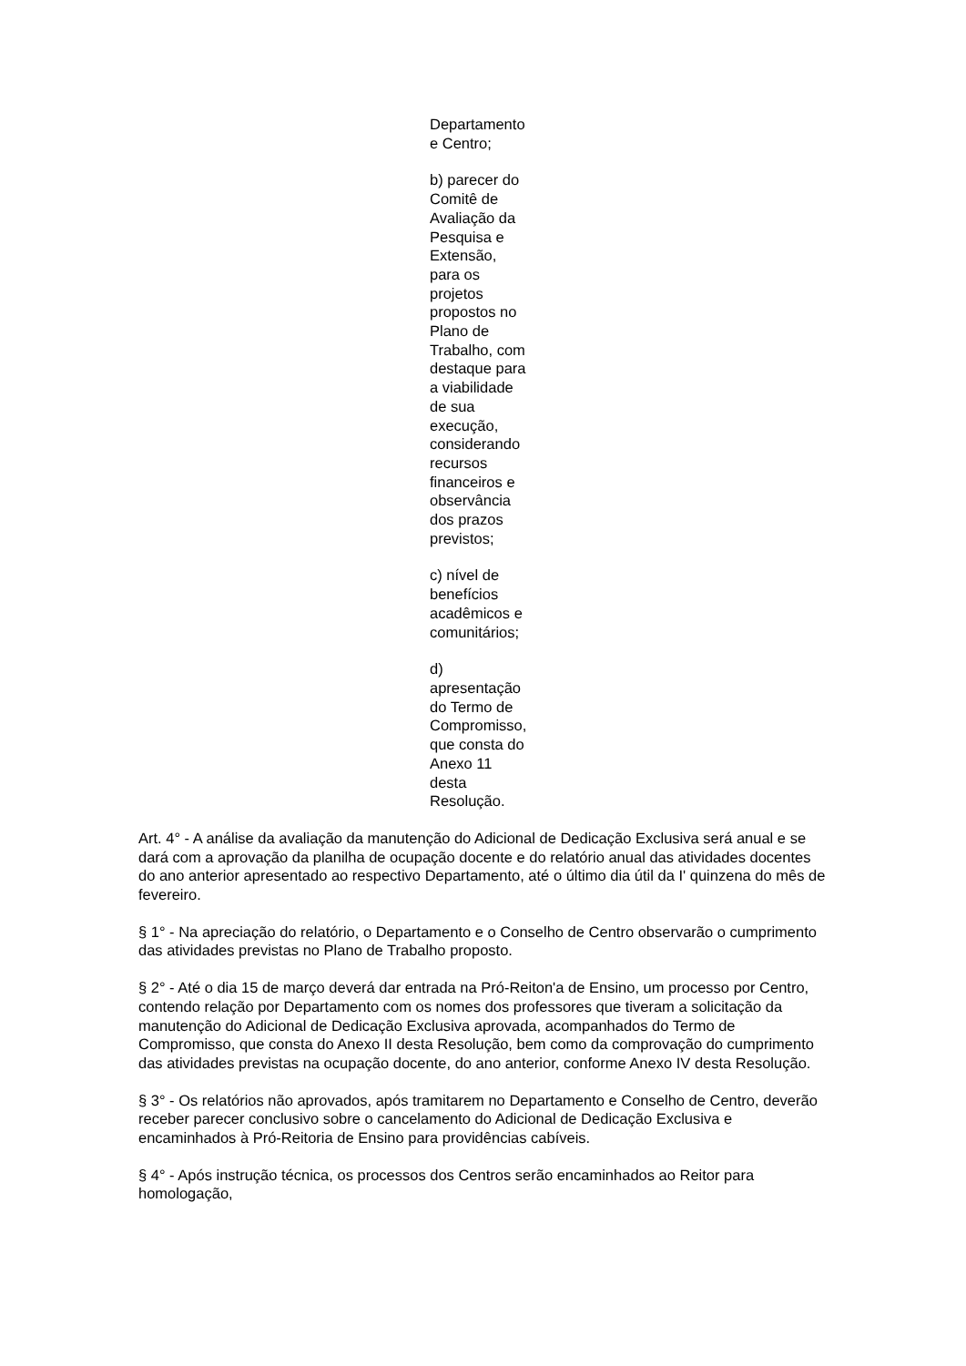Departamento
e Centro;
b) parecer do
Comitê de
Avaliação da
Pesquisa e
Extensão,
para os
projetos
propostos no
Plano de
Trabalho, com
destaque para
a viabilidade
de sua
execução,
considerando
recursos
financeiros e
observância
dos prazos
previstos;
c) nível de
benefícios
acadêmicos e
comunitários;
d)
apresentação
do Termo de
Compromisso,
que consta do
Anexo 11
desta
Resolução.
Art. 4° - A análise da avaliação da manutenção do Adicional de Dedicação Exclusiva será anual e se dará com a aprovação da planilha de ocupação docente e do relatório anual das atividades docentes do ano anterior apresentado ao respectivo Departamento, até o último dia útil da I' quinzena do mês de fevereiro.
§ 1° - Na apreciação do relatório, o Departamento e o Conselho de Centro observarão o cumprimento das atividades previstas no Plano de Trabalho proposto.
§ 2° - Até o dia 15 de março deverá dar entrada na Pró-Reiton'a de Ensino, um processo por Centro, contendo relação por Departamento com os nomes dos professores que tiveram a solicitação da manutenção do Adicional de Dedicação Exclusiva aprovada, acompanhados do Termo de Compromisso, que consta do Anexo II desta Resolução, bem como da comprovação do cumprimento das atividades previstas na ocupação docente, do ano anterior, conforme Anexo IV desta Resolução.
§ 3° - Os relatórios não aprovados, após tramitarem no Departamento e Conselho de Centro, deverão receber parecer conclusivo sobre o cancelamento do Adicional de Dedicação Exclusiva e encaminhados à Pró-Reitoria de Ensino para providências cabíveis.
§ 4° - Após instrução técnica, os processos dos Centros serão encaminhados ao Reitor para homologação,